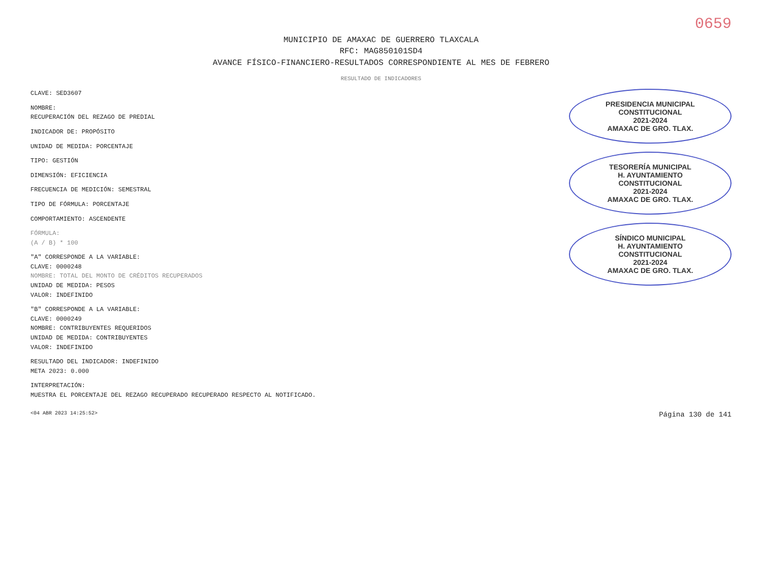0659
MUNICIPIO DE AMAXAC DE GUERRERO TLAXCALA
RFC: MAG850101SD4
AVANCE FÍSICO-FINANCIERO-RESULTADOS CORRESPONDIENTE AL MES DE FEBRERO
RESULTADO DE INDICADORES
CLAVE: SED3607
NOMBRE:
RECUPERACIÓN DEL REZAGO DE PREDIAL
INDICADOR DE: PROPÓSITO
UNIDAD DE MEDIDA: PORCENTAJE
TIPO: GESTIÓN
DIMENSIÓN: EFICIENCIA
FRECUENCIA DE MEDICIÓN: SEMESTRAL
TIPO DE FÓRMULA: PORCENTAJE
COMPORTAMIENTO: ASCENDENTE
FÓRMULA:
(A / B) * 100
"A" CORRESPONDE A LA VARIABLE:
CLAVE: 0000248
NOMBRE: TOTAL DEL MONTO DE CRÉDITOS RECUPERADOS
UNIDAD DE MEDIDA: PESOS
VALOR: INDEFINIDO
"B" CORRESPONDE A LA VARIABLE:
CLAVE: 0000249
NOMBRE: CONTRIBUYENTES REQUERIDOS
UNIDAD DE MEDIDA: CONTRIBUYENTES
VALOR: INDEFINIDO
RESULTADO DEL INDICADOR: INDEFINIDO
META 2023: 0.000
INTERPRETACIÓN:
MUESTRA EL PORCENTAJE DEL REZAGO RECUPERADO RECUPERADO RESPECTO AL NOTIFICADO.
PRESIDENCIA MUNICIPAL
CONSTITUCIONAL
2021-2024
AMAXAC DE GRO. TLAX.
TESORERÍA MUNICIPAL
H. AYUNTAMIENTO
CONSTITUCIONAL
2021-2024
AMAXAC DE GRO. TLAX.
SÍNDICO MUNICIPAL
H. AYUNTAMIENTO
CONSTITUCIONAL
2021-2024
AMAXAC DE GRO. TLAX.
<04 ABR 2023 14:25:52> Página 130 de 141